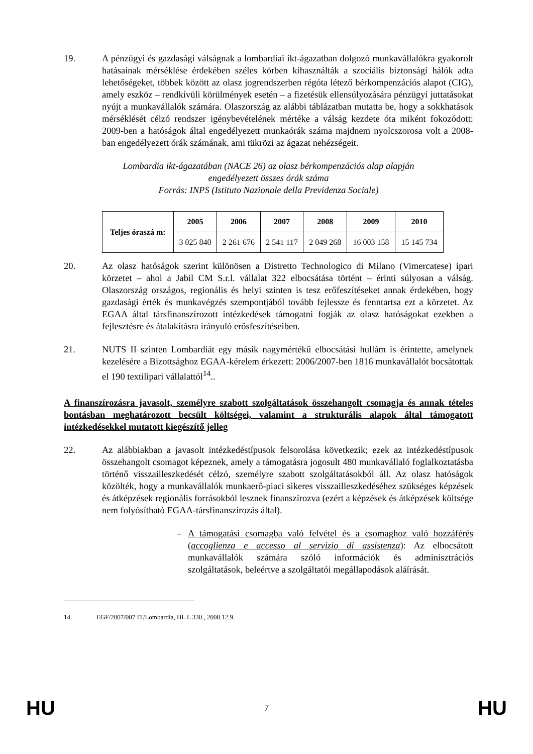19. A pénzügyi és gazdasági válságnak a lombardiai ikt-ágazatban dolgozó munkavállalókra gyakorolt hatásainak mérséklése érdekében széles körben kihasználták a szociális biztonsági hálók adta lehetőségeket, többek között az olasz jogrendszerben régóta létező bérkompenzációs alapot (CIG), amely eszköz – rendkívüli körülmények esetén – a fizetésük ellensúlyozására pénzügyi juttatásokat nyújt a munkavállalók számára. Olaszország az alábbi táblázatban mutatta be, hogy a sokkhatások mérséklését célzó rendszer igénybevételének mértéke a válság kezdete óta miként fokozódott: 2009-ben a hatóságok által engedélyezett munkaórák száma majdnem nyolcszorosa volt a 2008-ban engedélyezett órák számának, ami tükrözi az ágazat nehézségeit.
Lombardia ikt-ágazatában (NACE 26) az olasz bérkompenzációs alap alapján
engedélyezett összes órák száma
Forrás: INPS (Istituto Nazionale della Previdenza Sociale)
| Teljes óraszá m: | 2005 | 2006 | 2007 | 2008 | 2009 | 2010 |
| --- | --- | --- | --- | --- | --- | --- |
| | 3 025 840 | 2 261 676 | 2 541 117 | 2 049 268 | 16 003 158 | 15 145 734 |
20. Az olasz hatóságok szerint különösen a Distretto Technologico di Milano (Vimercatese) ipari körzetet – ahol a Jabil CM S.r.l. vállalat 322 elbocsátása történt – érinti súlyosan a válság. Olaszország országos, regionális és helyi szinten is tesz erőfeszítéseket annak érdekében, hogy gazdasági érték és munkavégzés szempontjából tovább fejlessze és fenntartsa ezt a körzetet. Az EGAA által társfinanszírozott intézkedések támogatni fogják az olasz hatóságokat ezekben a fejlesztésre és átalakításra irányuló erősfeszítéseiben.
21. NUTS II szinten Lombardiát egy másik nagymértékű elbocsátási hullám is érintette, amelynek kezelésére a Bizottsághoz EGAA-kérelem érkezett: 2006/2007-ben 1816 munkavállalót bocsátottak el 190 textilipari vállalattól<sup>14</sup>..
A finanszírozásra javasolt, személyre szabott szolgáltatások összehangolt csomagja és annak tételes bontásban meghatározott becsült költségei, valamint a strukturális alapok által támogatott intézkedésekkel mutatott kiegészítő jelleg
22. Az alábbiakban a javasolt intézkedéstípusok felsorolása következik; ezek az intézkedéstípusok összehangolt csomagot képeznek, amely a támogatásra jogosult 480 munkavállaló foglalkoztatásba történő visszailleszkedését célzó, személyre szabott szolgáltatásokból áll. Az olasz hatóságok közölték, hogy a munkavállalók munkaerő-piaci sikeres visszailleszkedéséhez szükséges képzések és átképzések regionális forrásokból lesznek finanszírozva (ezért a képzések és átképzések költsége nem folyósítható EGAA-társfinanszírozás által).
– A támogatási csomagba való felvétel és a csomaghoz való hozzáférés (accoglienza e accesso al servizio di assistenza): Az elbocsátott munkavállalók számára szóló információk és adminisztrációs szolgáltatások, beleértve a szolgáltatói megállapodások aláírását.
14 EGF/2007/007 IT/Lombardia, HL L 330., 2008.12.9.
HU 7 HU